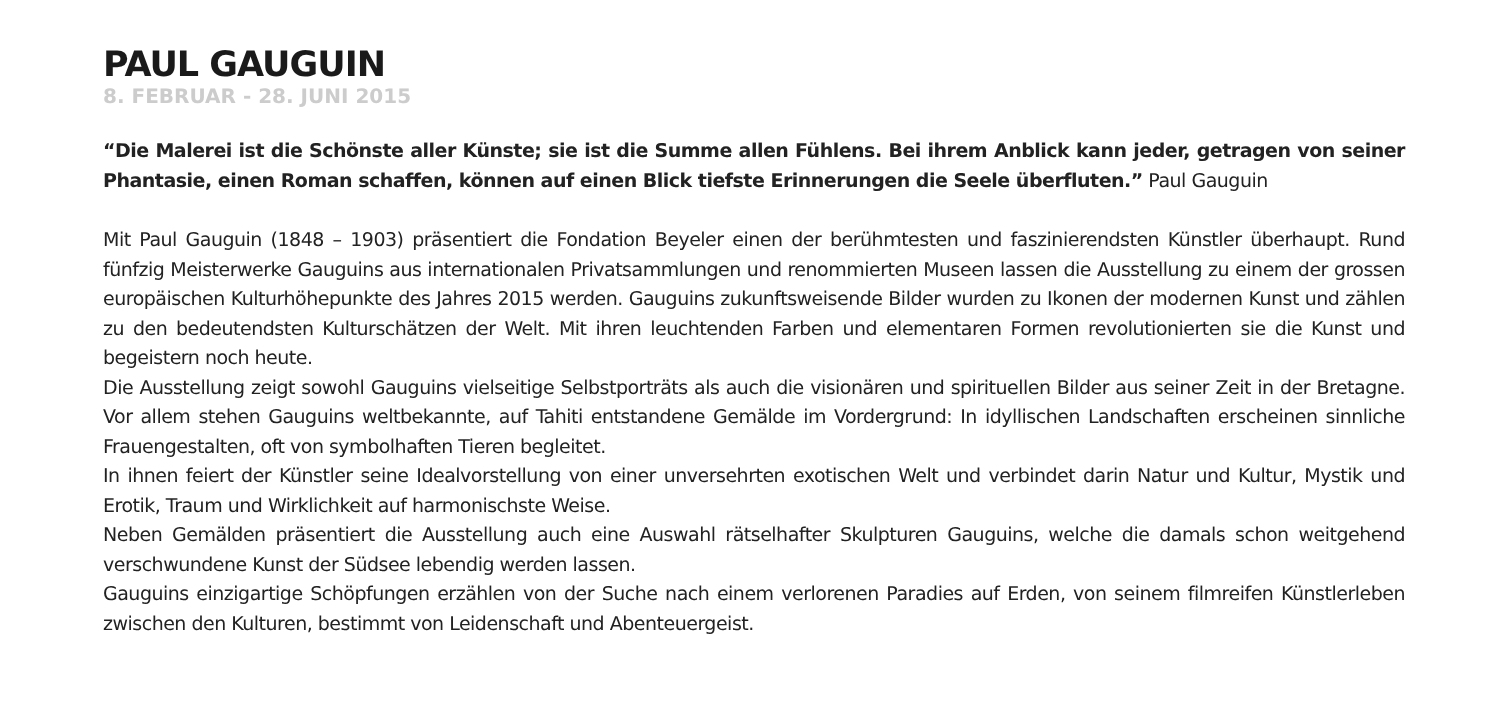PAUL GAUGUIN
8. FEBRUAR - 28. JUNI 2015
“Die Malerei ist die Schönste aller Künste; sie ist die Summe allen Fühlens. Bei ihrem Anblick kann jeder, getragen von seiner Phantasie, einen Roman schaffen, können auf einen Blick tiefste Erinnerungen die Seele überfluten.” Paul Gauguin
Mit Paul Gauguin (1848 – 1903) präsentiert die Fondation Beyeler einen der berühmtesten und faszinierendsten Künstler überhaupt. Rund fünfzig Meisterwerke Gauguins aus internationalen Privatsammlungen und renommierten Museen lassen die Ausstellung zu einem der grossen europäischen Kulturhöhepunkte des Jahres 2015 werden. Gauguins zukunftsweisende Bilder wurden zu Ikonen der modernen Kunst und zählen zu den bedeutendsten Kulturschätzen der Welt. Mit ihren leuchtenden Farben und elementaren Formen revolutionierten sie die Kunst und begeistern noch heute.
Die Ausstellung zeigt sowohl Gauguins vielseitige Selbstporträts als auch die visionären und spirituellen Bilder aus seiner Zeit in der Bretagne. Vor allem stehen Gauguins weltbekannte, auf Tahiti entstandene Gemälde im Vordergrund: In idyllischen Landschaften erscheinen sinnliche Frauengestalten, oft von symbolhaften Tieren begleitet.
In ihnen feiert der Künstler seine Idealvorstellung von einer unversehrten exotischen Welt und verbindet darin Natur und Kultur, Mystik und Erotik, Traum und Wirklichkeit auf harmonischste Weise.
Neben Gemälden präsentiert die Ausstellung auch eine Auswahl rätselhafter Skulpturen Gauguins, welche die damals schon weitgehend verschwundene Kunst der Südsee lebendig werden lassen.
Gauguins einzigartige Schöpfungen erzählen von der Suche nach einem verlorenen Paradies auf Erden, von seinem filmreifen Künstlerleben zwischen den Kulturen, bestimmt von Leidenschaft und Abenteuergeist.